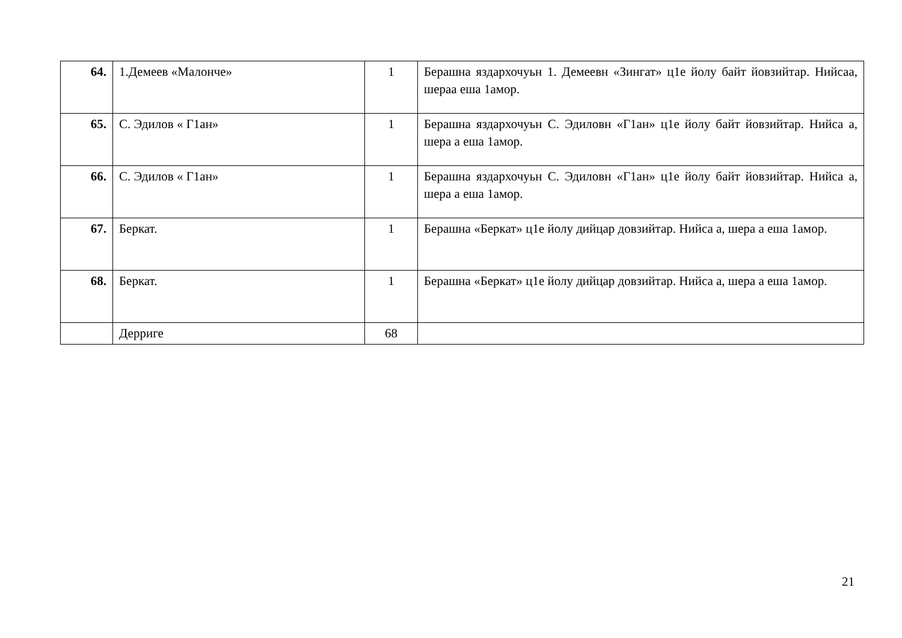| 64. | 1.Демеев «Малонче» | 1 | Берашна яздархочуьн 1. Демеевн «Зингат» ц1е йолу байт йовзийтар. Нийсаа, шераа еша 1амор. |
| 65. | С. Эдилов « Г1ан» | 1 | Берашна яздархочуьн С. Эдиловн «Г1ан» ц1е йолу байт йовзийтар. Нийса а, шера а еша 1амор. |
| 66. | С. Эдилов « Г1ан» | 1 | Берашна яздархочуьн С. Эдиловн «Г1ан» ц1е йолу байт йовзийтар. Нийса а, шера а еша 1амор. |
| 67. | Беркат. | 1 | Берашна «Беркат» ц1е йолу дийцар довзийтар. Нийса а, шера а еша 1амор. |
| 68. | Беркат. | 1 | Берашна «Беркат» ц1е йолу дийцар довзийтар. Нийса а, шера а еша 1амор. |
| | Дерриге | 68 | |
21